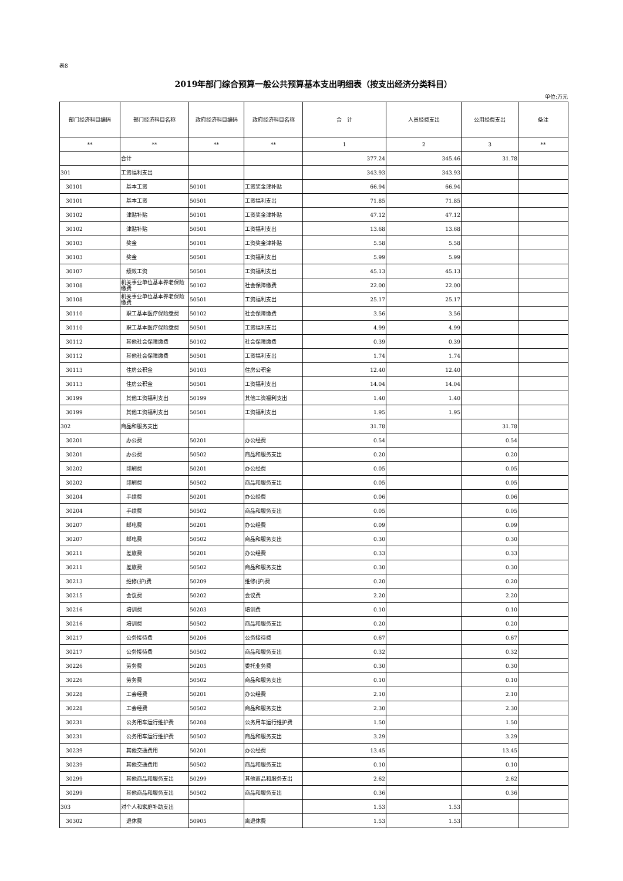表8
2019年部门综合预算一般公共预算基本支出明细表（按支出经济分类科目）
单位:万元
| 部门经济科目编码 | 部门经济科目名称 | 政府经济科目编码 | 政府经济科目名称 | 合 计 | 人员经费支出 | 公用经费支出 | 备注 |
| --- | --- | --- | --- | --- | --- | --- | --- |
| ** | ** | ** | ** | 1 | 2 | 3 | ** |
| | 合计 | | | 377.24 | 345.46 | 31.78 | |
| 301 | 工资福利支出 | | | 343.93 | 343.93 | | |
| 30101 | 基本工资 | 50101 | 工资奖金津补贴 | 66.94 | 66.94 | | |
| 30101 | 基本工资 | 50501 | 工资福利支出 | 71.85 | 71.85 | | |
| 30102 | 津贴补贴 | 50101 | 工资奖金津补贴 | 47.12 | 47.12 | | |
| 30102 | 津贴补贴 | 50501 | 工资福利支出 | 13.68 | 13.68 | | |
| 30103 | 奖金 | 50101 | 工资奖金津补贴 | 5.58 | 5.58 | | |
| 30103 | 奖金 | 50501 | 工资福利支出 | 5.99 | 5.99 | | |
| 30107 | 绩效工资 | 50501 | 工资福利支出 | 45.13 | 45.13 | | |
| 30108 | 机关事业单位基本养老保险缴费 | 50102 | 社会保障缴费 | 22.00 | 22.00 | | |
| 30108 | 机关事业单位基本养老保险缴费 | 50501 | 工资福利支出 | 25.17 | 25.17 | | |
| 30110 | 职工基本医疗保险缴费 | 50102 | 社会保障缴费 | 3.56 | 3.56 | | |
| 30110 | 职工基本医疗保险缴费 | 50501 | 工资福利支出 | 4.99 | 4.99 | | |
| 30112 | 其他社会保障缴费 | 50102 | 社会保障缴费 | 0.39 | 0.39 | | |
| 30112 | 其他社会保障缴费 | 50501 | 工资福利支出 | 1.74 | 1.74 | | |
| 30113 | 住房公积金 | 50103 | 住房公积金 | 12.40 | 12.40 | | |
| 30113 | 住房公积金 | 50501 | 工资福利支出 | 14.04 | 14.04 | | |
| 30199 | 其他工资福利支出 | 50199 | 其他工资福利支出 | 1.40 | 1.40 | | |
| 30199 | 其他工资福利支出 | 50501 | 工资福利支出 | 1.95 | 1.95 | | |
| 302 | 商品和服务支出 | | | 31.78 | | 31.78 | |
| 30201 | 办公费 | 50201 | 办公经费 | 0.54 | | 0.54 | |
| 30201 | 办公费 | 50502 | 商品和服务支出 | 0.20 | | 0.20 | |
| 30202 | 印刷费 | 50201 | 办公经费 | 0.05 | | 0.05 | |
| 30202 | 印刷费 | 50502 | 商品和服务支出 | 0.05 | | 0.05 | |
| 30204 | 手续费 | 50201 | 办公经费 | 0.06 | | 0.06 | |
| 30204 | 手续费 | 50502 | 商品和服务支出 | 0.05 | | 0.05 | |
| 30207 | 邮电费 | 50201 | 办公经费 | 0.09 | | 0.09 | |
| 30207 | 邮电费 | 50502 | 商品和服务支出 | 0.30 | | 0.30 | |
| 30211 | 差旅费 | 50201 | 办公经费 | 0.33 | | 0.33 | |
| 30211 | 差旅费 | 50502 | 商品和服务支出 | 0.30 | | 0.30 | |
| 30213 | 维修(护)费 | 50209 | 维修(护)费 | 0.20 | | 0.20 | |
| 30215 | 会议费 | 50202 | 会议费 | 2.20 | | 2.20 | |
| 30216 | 培训费 | 50203 | 培训费 | 0.10 | | 0.10 | |
| 30216 | 培训费 | 50502 | 商品和服务支出 | 0.20 | | 0.20 | |
| 30217 | 公务接待费 | 50206 | 公务接待费 | 0.67 | | 0.67 | |
| 30217 | 公务接待费 | 50502 | 商品和服务支出 | 0.32 | | 0.32 | |
| 30226 | 劳务费 | 50205 | 委托业务费 | 0.30 | | 0.30 | |
| 30226 | 劳务费 | 50502 | 商品和服务支出 | 0.10 | | 0.10 | |
| 30228 | 工会经费 | 50201 | 办公经费 | 2.10 | | 2.10 | |
| 30228 | 工会经费 | 50502 | 商品和服务支出 | 2.30 | | 2.30 | |
| 30231 | 公务用车运行维护费 | 50208 | 公务用车运行维护费 | 1.50 | | 1.50 | |
| 30231 | 公务用车运行维护费 | 50502 | 商品和服务支出 | 3.29 | | 3.29 | |
| 30239 | 其他交通费用 | 50201 | 办公经费 | 13.45 | | 13.45 | |
| 30239 | 其他交通费用 | 50502 | 商品和服务支出 | 0.10 | | 0.10 | |
| 30299 | 其他商品和服务支出 | 50299 | 其他商品和服务支出 | 2.62 | | 2.62 | |
| 30299 | 其他商品和服务支出 | 50502 | 商品和服务支出 | 0.36 | | 0.36 | |
| 303 | 对个人和家庭补助支出 | | | 1.53 | 1.53 | | |
| 30302 | 退休费 | 50905 | 离退休费 | 1.53 | 1.53 | | |